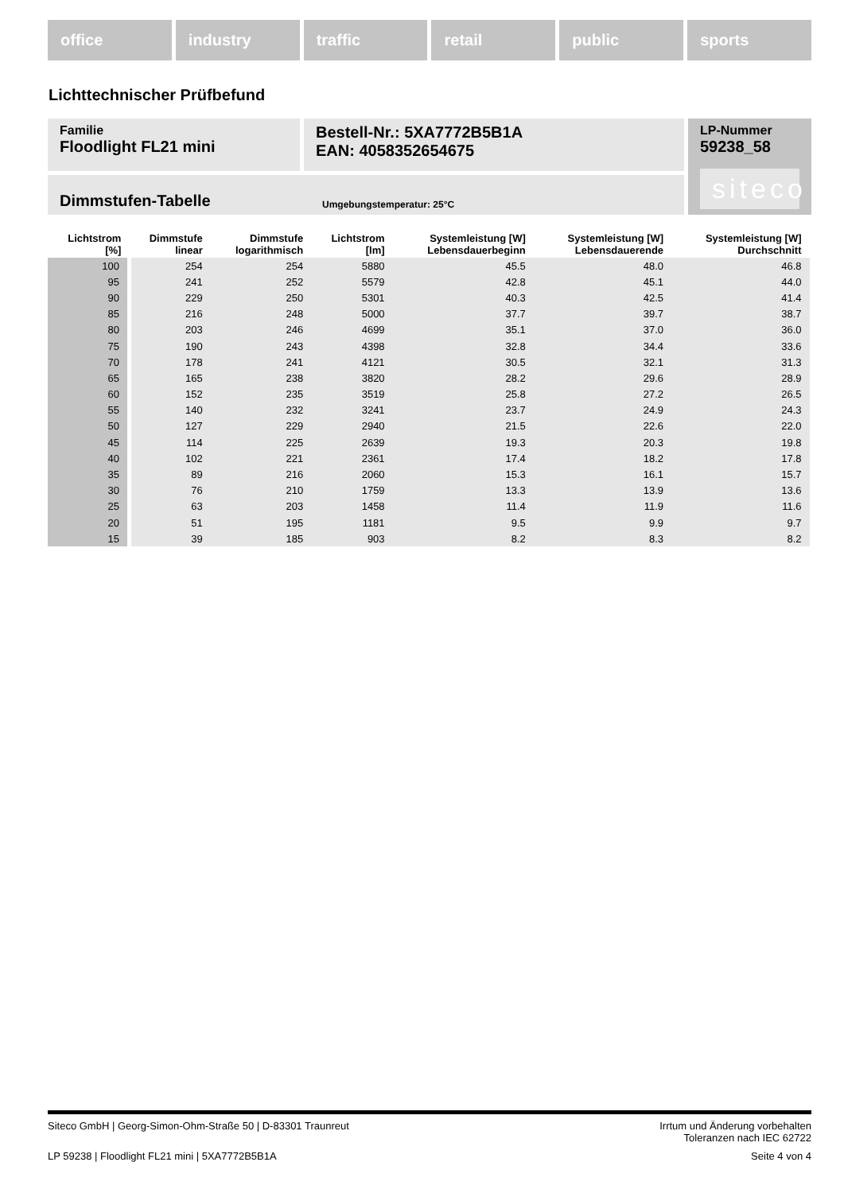office industry traffic retail public sports
Lichttechnischer Prüfbefund
Familie
Floodlight FL21 mini
Bestell-Nr.: 5XA7772B5B1A
EAN: 4058352654675
LP-Nummer
59238_58
siteco
Dimmstufen-Tabelle Umgebungstemperatur: 25°C
| Lichtstrom [%] | Dimmstufe linear | Dimmstufe logarithmisch | Lichtstrom [lm] | Systemleistung [W] Lebensdauerbeginn | Systemleistung [W] Lebensdauerende | Systemleistung [W] Durchschnitt |
| --- | --- | --- | --- | --- | --- | --- |
| 100 | 254 | 254 | 5880 | 45.5 | 48.0 | 46.8 |
| 95 | 241 | 252 | 5579 | 42.8 | 45.1 | 44.0 |
| 90 | 229 | 250 | 5301 | 40.3 | 42.5 | 41.4 |
| 85 | 216 | 248 | 5000 | 37.7 | 39.7 | 38.7 |
| 80 | 203 | 246 | 4699 | 35.1 | 37.0 | 36.0 |
| 75 | 190 | 243 | 4398 | 32.8 | 34.4 | 33.6 |
| 70 | 178 | 241 | 4121 | 30.5 | 32.1 | 31.3 |
| 65 | 165 | 238 | 3820 | 28.2 | 29.6 | 28.9 |
| 60 | 152 | 235 | 3519 | 25.8 | 27.2 | 26.5 |
| 55 | 140 | 232 | 3241 | 23.7 | 24.9 | 24.3 |
| 50 | 127 | 229 | 2940 | 21.5 | 22.6 | 22.0 |
| 45 | 114 | 225 | 2639 | 19.3 | 20.3 | 19.8 |
| 40 | 102 | 221 | 2361 | 17.4 | 18.2 | 17.8 |
| 35 | 89 | 216 | 2060 | 15.3 | 16.1 | 15.7 |
| 30 | 76 | 210 | 1759 | 13.3 | 13.9 | 13.6 |
| 25 | 63 | 203 | 1458 | 11.4 | 11.9 | 11.6 |
| 20 | 51 | 195 | 1181 | 9.5 | 9.9 | 9.7 |
| 15 | 39 | 185 | 903 | 8.2 | 8.3 | 8.2 |
Siteco GmbH | Georg-Simon-Ohm-Straße 50 | D-83301 Traunreut
Irrtum und Änderung vorbehalten
Toleranzen nach IEC 62722
LP 59238 | Floodlight FL21 mini | 5XA7772B5B1A
Seite 4 von 4